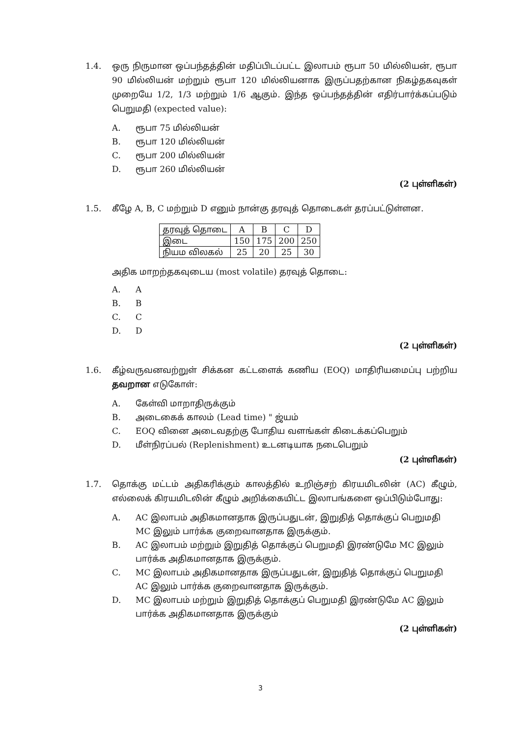1.4. ஒரு நிருமான ஒப்பந்தத்தின் மதிப்பிடப்பட்ட இலாபம் ரூபா 50 மில்லியன், ரூபா 90 மில்லியன் மற்றும் ரூபா 120 மில்லியனாக இருப்பதற்கான நிகழ்தகவுகள் முறையே 1/2, 1/3 மற்றும் 1/6 ஆகும். இந்த ஒப்பந்தத்தின் எதிர்பார்க்கப்படும் பெறுமதி (expected value):
A. ரூபா 75 மில்லியன்
B. ரூபா 120 மில்லியன்
C. ரூபா 200 மில்லியன்
D. ரூபா 260 மில்லியன்
(2 புள்ளிகள்)
1.5. கீழே A, B, C மற்றும் D எனும் நான்கு தரவுத் தொடைகள் தரப்பட்டுள்ளன.
| தரவுத் தொடை | A | B | C | D |
| இடை | 150 | 175 | 200 | 250 |
| நியம விலகல் | 25 | 20 | 25 | 30 |
அதிக மாறற்தகவுடைய (most volatile) தரவுத் தொடை:
A. A
B. B
C. C
D. D
(2 புள்ளிகள்)
1.6. கீழ்வருவனவற்றுள் சிக்கன கட்டளைக் கணிய (EOQ) மாதிரியமைப்பு பற்றிய தவறான எடுகோள்:
A. கேள்வி மாறாதிருக்கும்
B. அடைகைக் காலம் (Lead time) " ஜ்யம்
C. EOQ வினை அடைவதற்கு போதிய வளங்கள் கிடைக்கப்பெறும்
D. மீள்நிரப்பல் (Replenishment) உடனடியாக நடைபெறும்
(2 புள்ளிகள்)
1.7. தொக்கு மட்டம் அதிகரிக்கும் காலத்தில் உறிஞ்சற் கிரயமிடலின் (AC) கீழும், எல்லைக் கிரயமிடலின் கீழும் அறிக்கையிட்ட இலாபங்களை ஒப்பிடும்போது:
A. AC இலாபம் அதிகமானதாக இருப்பதுடன், இறுதித் தொக்குப் பெறுமதி MC இலும் பார்க்க குறைவானதாக இருக்கும்.
B. AC இலாபம் மற்றும் இறுதித் தொக்குப் பெறுமதி இரண்டுமே MC இலும் பார்க்க அதிகமானதாக இருக்கும்.
C. MC இலாபம் அதிகமானதாக இருப்பதுடன், இறுதித் தொக்குப் பெறுமதி AC இலும் பார்க்க குறைவானதாக இருக்கும்.
D. MC இலாபம் மற்றும் இறுதித் தொக்குப் பெறுமதி இரண்டுமே AC இலும் பார்க்க அதிகமானதாக இருக்கும்
(2 புள்ளிகள்)
3